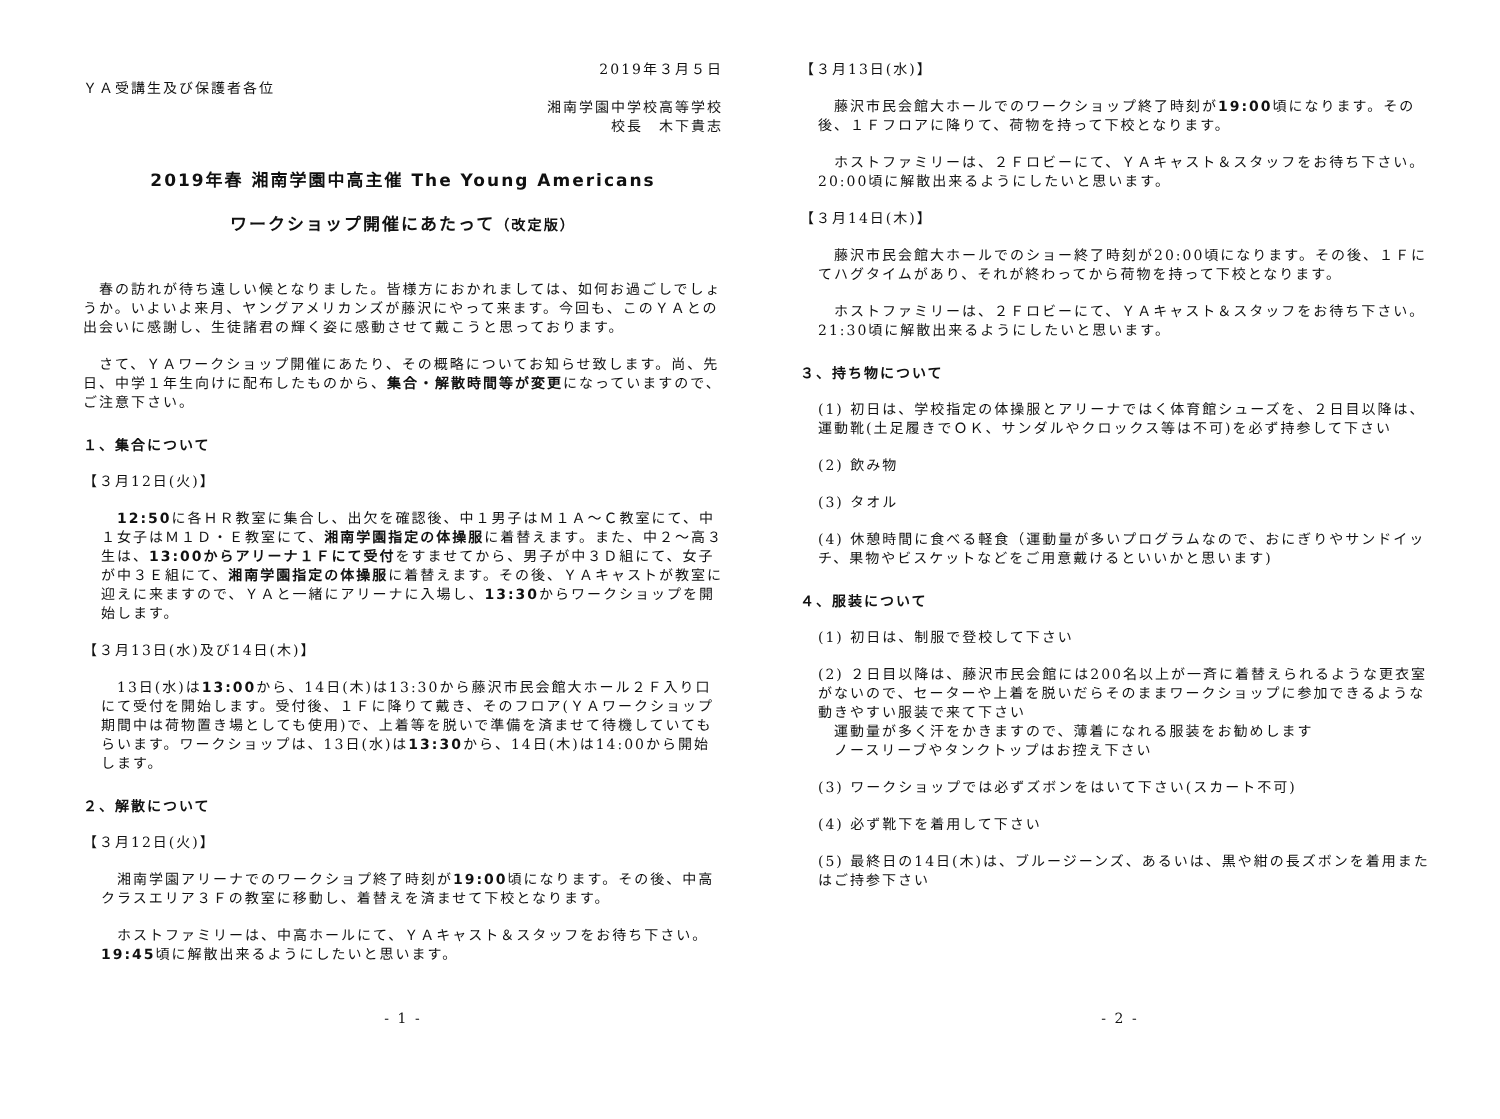2019年３月５日
ＹＡ受講生及び保護者各位
湘南学園中学校高等学校
校長　木下貴志
2019年春 湘南学園中高主催 The Young Americans
ワークショップ開催にあたって（改定版）
　春の訪れが待ち遠しい候となりました。皆様方におかれましては、如何お過ごしでしょうか。いよいよ来月、ヤングアメリカンズが藤沢にやって来ます。今回も、このＹＡとの出会いに感謝し、生徒諸君の輝く姿に感動させて戴こうと思っております。
　さて、ＹＡワークショップ開催にあたり、その概略についてお知らせ致します。尚、先日、中学１年生向けに配布したものから、集合・解散時間等が変更になっていますので、ご注意下さい。
１、集合について
【３月12日(火)】
　12:50に各ＨＲ教室に集合し、出欠を確認後、中１男子はＭ１Ａ～Ｃ教室にて、中１女子はＭ１Ｄ・Ｅ教室にて、湘南学園指定の体操服に着替えます。また、中２～高３生は、13:00からアリーナ１Ｆにて受付をすませてから、男子が中３Ｄ組にて、女子が中３Ｅ組にて、湘南学園指定の体操服に着替えます。その後、ＹＡキャストが教室に迎えに来ますので、ＹＡと一緒にアリーナに入場し、13:30からワークショップを開始します。
【３月13日(水)及び14日(木)】
　13日(水)は13:00から、14日(木)は13:30から藤沢市民会館大ホール２Ｆ入り口にて受付を開始します。受付後、１Ｆに降りて戴き、そのフロア(ＹＡワークショップ期間中は荷物置き場としても使用)で、上着等を脱いで準備を済ませて待機していてもらいます。ワークショップは、13日(水)は13:30から、14日(木)は14:00から開始します。
２、解散について
【３月12日(火)】
　湘南学園アリーナでのワークショプ終了時刻が19:00頃になります。その後、中高クラスエリア３Ｆの教室に移動し、着替えを済ませて下校となります。
　ホストファミリーは、中高ホールにて、ＹＡキャスト＆スタッフをお待ち下さい。19:45頃に解散出来るようにしたいと思います。
- 1 -
【３月13日(水)】
　藤沢市民会館大ホールでのワークショップ終了時刻が19:00頃になります。その後、１Ｆフロアに降りて、荷物を持って下校となります。
　ホストファミリーは、２Ｆロビーにて、ＹＡキャスト＆スタッフをお待ち下さい。20:00頃に解散出来るようにしたいと思います。
【３月14日(木)】
　藤沢市民会館大ホールでのショー終了時刻が20:00頃になります。その後、１Ｆにてハグタイムがあり、それが終わってから荷物を持って下校となります。
　ホストファミリーは、２Ｆロビーにて、ＹＡキャスト＆スタッフをお待ち下さい。21:30頃に解散出来るようにしたいと思います。
３、持ち物について
(1) 初日は、学校指定の体操服とアリーナではく体育館シューズを、２日目以降は、運動靴(土足履きでＯＫ、サンダルやクロックス等は不可)を必ず持参して下さい
(2) 飲み物
(3) タオル
(4) 休憩時間に食べる軽食（運動量が多いプログラムなので、おにぎりやサンドイッチ、果物やビスケットなどをご用意戴けるといいかと思います)
４、服装について
(1) 初日は、制服で登校して下さい
(2) ２日目以降は、藤沢市民会館には200名以上が一斉に着替えられるような更衣室がないので、セーターや上着を脱いだらそのままワークショップに参加できるような動きやすい服装で来て下さい
　運動量が多く汗をかきますので、薄着になれる服装をお勧めします
　ノースリーブやタンクトップはお控え下さい
(3) ワークショップでは必ずズボンをはいて下さい(スカート不可)
(4) 必ず靴下を着用して下さい
(5) 最終日の14日(木)は、ブルージーンズ、あるいは、黒や紺の長ズボンを着用またはご持参下さい
- 2 -